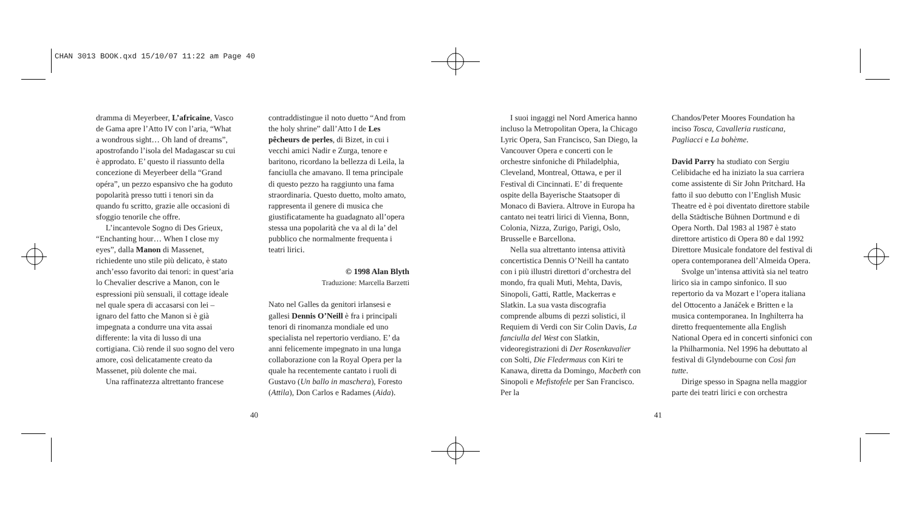CHAN 3013 BOOK.qxd 15/10/07 11:22 am Page 40
dramma di Meyerbeer, L’africaine, Vasco de Gama apre l’Atto IV con l’aria, “What a wondrous sight… Oh land of dreams”, apostrofando l’isola del Madagascar su cui è approdato. E’ questo il riassunto della concezione di Meyerbeer della “Grand opéra”, un pezzo espansivo che ha goduto popolarità presso tutti i tenori sin da quando fu scritto, grazie alle occasioni di sfoggio tenorile che offre.
L’incantevole Sogno di Des Grieux, “Enchanting hour… When I close my eyes”, dalla Manon di Massenet, richiedente uno stile più delicato, è stato anch’esso favorito dai tenori: in quest’aria lo Chevalier descrive a Manon, con le espressioni più sensuali, il cottage ideale nel quale spera di accasarsi con lei – ignaro del fatto che Manon si è già impegnata a condurre una vita assai differente: la vita di lusso di una cortigiana. Ciò rende il suo sogno del vero amore, così delicatamente creato da Massenet, più dolente che mai.
Una raffinatezza altrettanto francese
contraddistingue il noto duetto “And from the holy shrine” dall’Atto I de Les pêcheurs de perles, di Bizet, in cui i vecchi amici Nadir e Zurga, tenore e baritono, ricordano la bellezza di Leila, la fanciulla che amavano. Il tema principale di questo pezzo ha raggiunto una fama straordinaria. Questo duetto, molto amato, rappresenta il genere di musica che giustificatamente ha guadagnato all’opera stessa una popolarità che va al di la’ del pubblico che normalmente frequenta i teatri lirici.
© 1998 Alan Blyth
Traduzione: Marcella Barzetti
Nato nel Galles da genitori irlansesi e gallesi Dennis O’Neill è fra i principali tenori di rinomanza mondiale ed uno specialista nel repertorio verdiano. E’ da anni felicemente impegnato in una lunga collaborazione con la Royal Opera per la quale ha recentemente cantato i ruoli di Gustavo (Un ballo in maschera), Foresto (Attila), Don Carlos e Radames (Aida).
40
I suoi ingaggi nel Nord America hanno incluso la Metropolitan Opera, la Chicago Lyric Opera, San Francisco, San Diego, la Vancouver Opera e concerti con le orchestre sinfoniche di Philadelphia, Cleveland, Montreal, Ottawa, e per il Festival di Cincinnati. E’ di frequente ospite della Bayerische Staatsoper di Monaco di Baviera. Altrove in Europa ha cantato nei teatri lirici di Vienna, Bonn, Colonia, Nizza, Zurigo, Parigi, Oslo, Brusselle e Barcellona.
Nella sua altrettanto intensa attività concertistica Dennis O’Neill ha cantato con i più illustri direttori d’orchestra del mondo, fra quali Muti, Mehta, Davis, Sinopoli, Gatti, Rattle, Mackerras e Slatkin. La sua vasta discografia comprende albums di pezzi solistici, il Requiem di Verdi con Sir Colin Davis, La fanciulla del West con Slatkin, videoregistrazioni di Der Rosenkavalier con Solti, Die Fledermaus con Kiri te Kanawa, diretta da Domingo, Macbeth con Sinopoli e Mefistofele per San Francisco. Per la
Chandos/Peter Moores Foundation ha inciso Tosca, Cavalleria rusticana, Pagliacci e La bohème.
David Parry ha studiato con Sergiu Celibidache ed ha iniziato la sua carriera come assistente di Sir John Pritchard. Ha fatto il suo debutto con l’English Music Theatre ed è poi diventato direttore stabile della Städtische Bühnen Dortmund e di Opera North. Dal 1983 al 1987 è stato direttore artistico di Opera 80 e dal 1992 Direttore Musicale fondatore del festival di opera contemporanea dell’Almeida Opera.
Svolge un’intensa attività sia nel teatro lirico sia in campo sinfonico. Il suo repertorio da va Mozart e l’opera italiana del Ottocento a Janáček e Britten e la musica contemporanea. In Inghilterra ha diretto frequentemente alla English National Opera ed in concerti sinfonici con la Philharmonia. Nel 1996 ha debuttato al festival di Glyndebourne con Così fan tutte.
Dirige spesso in Spagna nella maggior parte dei teatri lirici e con orchestra
41